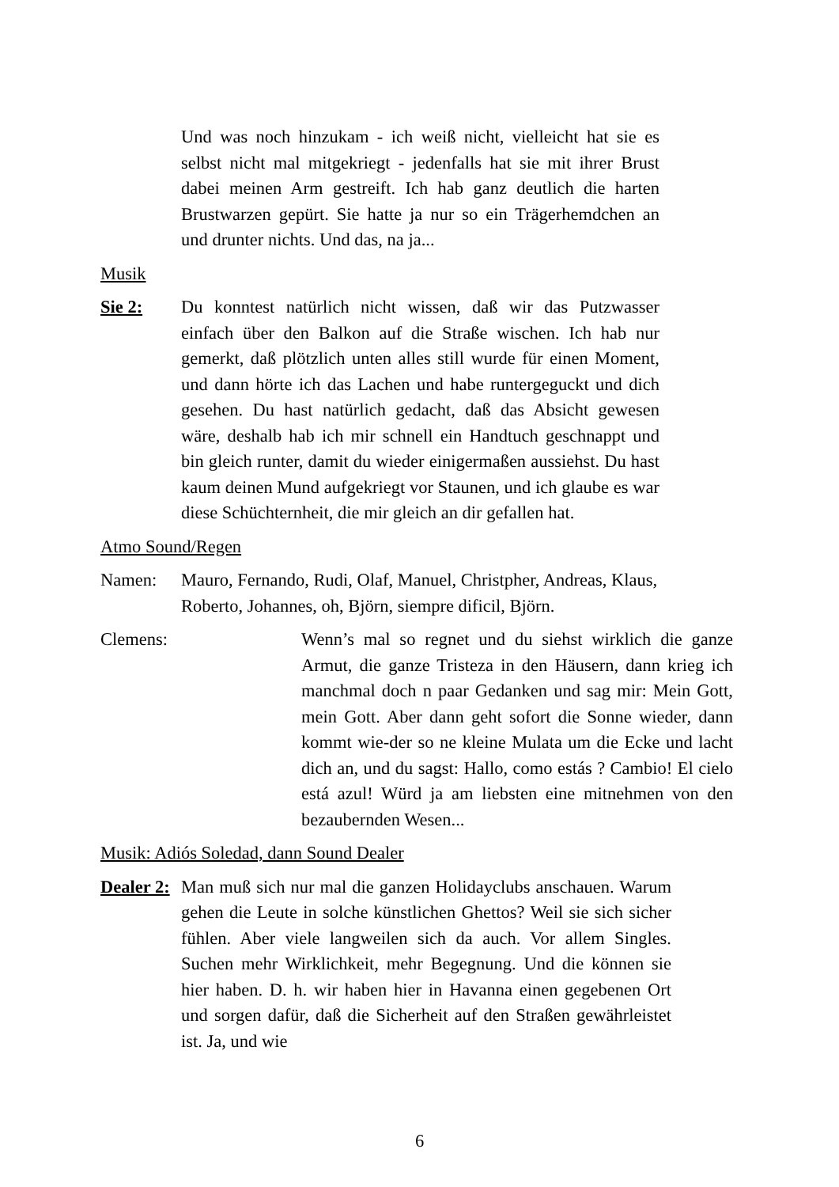Und was noch hinzukam - ich weiß nicht, vielleicht hat sie es selbst nicht mal mitgekriegt - jedenfalls hat sie mit ihrer Brust dabei meinen Arm gestreift. Ich hab ganz deutlich die harten Brustwarzen gepürt. Sie hatte ja nur so ein Trägerhemdchen an und drunter nichts. Und das, na ja...
Musik
Sie 2: Du konntest natürlich nicht wissen, daß wir das Putzwasser einfach über den Balkon auf die Straße wischen. Ich hab nur gemerkt, daß plötzlich unten alles still wurde für einen Moment, und dann hörte ich das Lachen und habe runtergeguckt und dich gesehen. Du hast natürlich gedacht, daß das Absicht gewesen wäre, deshalb hab ich mir schnell ein Handtuch geschnappt und bin gleich runter, damit du wieder einigermaßen aussiehst. Du hast kaum deinen Mund aufgekriegt vor Staunen, und ich glaube es war diese Schüchternheit, die mir gleich an dir gefallen hat.
Atmo Sound/Regen
Namen: Mauro, Fernando, Rudi, Olaf, Manuel, Christpher, Andreas, Klaus, Roberto, Johannes, oh, Björn, siempre dificil, Björn.
Clemens: Wenn’s mal so regnet und du siehst wirklich die ganze Armut, die ganze Tristeza in den Häusern, dann krieg ich manchmal doch n paar Gedanken und sag mir: Mein Gott, mein Gott. Aber dann geht sofort die Sonne wieder, dann kommt wie-der so ne kleine Mulata um die Ecke und lacht dich an, und du sagst: Hallo, como estás ? Cambio! El cielo está azul! Würd ja am liebsten eine mitnehmen von den bezaubernden Wesen...
Musik: Adiós Soledad, dann Sound Dealer
Dealer 2:
Man muß sich nur mal die ganzen Holidayclubs anschauen. Warum gehen die Leute in solche künstlichen Ghettos? Weil sie sich sicher fühlen. Aber viele langweilen sich da auch. Vor allem Singles. Suchen mehr Wirklichkeit, mehr Begegnung. Und die können sie hier haben. D. h. wir haben hier in Havanna einen gegebenen Ort und sorgen dafür, daß die Sicherheit auf den Straßen gewährleistet ist. Ja, und wie
6